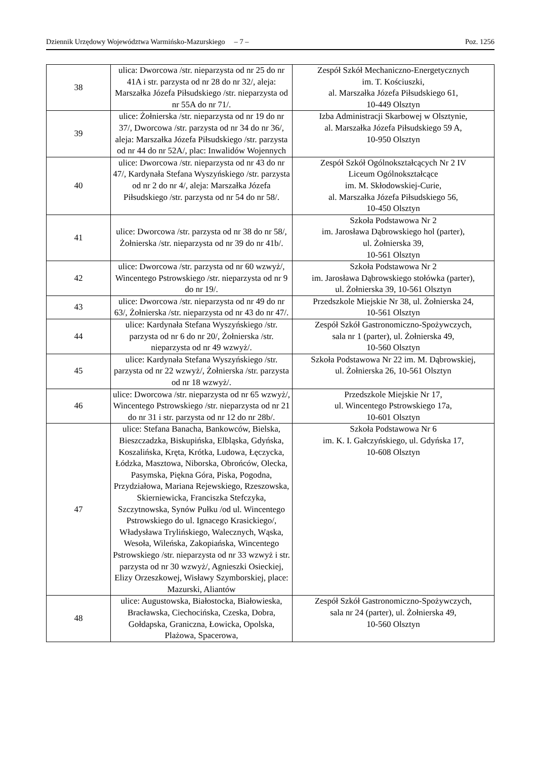Dziennik Urzędowy Województwa Warmińsko-Mazurskiego – 7 – Poz. 1256
| 38 | ulica: Dworcowa /str. nieparzysta od nr 25 do nr 41A i str. parzysta od nr 28 do nr 32/, aleja: Marszałka Józefa Piłsudskiego /str. nieparzysta od nr 55A do nr 71/. | Zespół Szkół Mechaniczno-Energetycznych im. T. Kościuszki, al. Marszałka Józefa Piłsudskiego 61, 10-449 Olsztyn |
| 39 | ulice: Żołnierska /str. nieparzysta od nr 19 do nr 37/, Dworcowa /str. parzysta od nr 34 do nr 36/, aleja: Marszałka Józefa Piłsudskiego /str. parzysta od nr 44 do nr 52A/, plac: Inwalidów Wojennych | Izba Administracji Skarbowej w Olsztynie, al. Marszałka Józefa Piłsudskiego 59 A, 10-950 Olsztyn |
| 40 | ulice: Dworcowa /str. nieparzysta od nr 43 do nr 47/, Kardynała Stefana Wyszyńskiego /str. parzysta od nr 2 do nr 4/, aleja: Marszałka Józefa Piłsudskiego /str. parzysta od nr 54 do nr 58/. | Zespół Szkół Ogólnokształcących Nr 2 IV Liceum Ogólnokształcące im. M. Skłodowskiej-Curie, al. Marszałka Józefa Piłsudskiego 56, 10-450 Olsztyn |
| 41 | ulice: Dworcowa /str. parzysta od nr 38 do nr 58/, Żołnierska /str. nieparzysta od nr 39 do nr 41b/. | Szkoła Podstawowa Nr 2 im. Jarosława Dąbrowskiego hol (parter), ul. Żołnierska 39, 10-561 Olsztyn |
| 42 | ulice: Dworcowa /str. parzysta od nr 60 wzwyż/, Wincentego Pstrowskiego /str. nieparzysta od nr 9 do nr 19/. | Szkoła Podstawowa Nr 2 im. Jarosława Dąbrowskiego stołówka (parter), ul. Żołnierska 39, 10-561 Olsztyn |
| 43 | ulice: Dworcowa /str. nieparzysta od nr 49 do nr 63/, Żołnierska /str. nieparzysta od nr 43 do nr 47/. | Przedszkole Miejskie Nr 38, ul. Żołnierska 24, 10-561 Olsztyn |
| 44 | ulice: Kardynała Stefana Wyszyńskiego /str. parzysta od nr 6 do nr 20/, Żołnierska /str. nieparzysta od nr 49 wzwyż/. | Zespół Szkół Gastronomiczno-Spożywczych, sala nr 1 (parter), ul. Żołnierska 49, 10-560 Olsztyn |
| 45 | ulice: Kardynała Stefana Wyszyńskiego /str. parzysta od nr 22 wzwyż/, Żołnierska /str. parzysta od nr 18 wzwyż/. | Szkoła Podstawowa Nr 22 im. M. Dąbrowskiej, ul. Żołnierska 26, 10-561 Olsztyn |
| 46 | ulice: Dworcowa /str. nieparzysta od nr 65 wzwyż/, Wincentego Pstrowskiego /str. nieparzysta od nr 21 do nr 31 i str. parzysta od nr 12 do nr 28b/. | Przedszkole Miejskie Nr 17, ul. Wincentego Pstrowskiego 17a, 10-601 Olsztyn |
| 47 | ulice: Stefana Banacha, Bankowców, Bielska, Bieszczadzka, Biskupińska, Elbląska, Gdyńska, Koszalińska, Kręta, Krótka, Ludowa, Łęczycka, Łódzka, Masztowa, Niborska, Obrońców, Olecka, Pasymska, Piękna Góra, Piska, Pogodna, Przydziałowa, Mariana Rejewskiego, Rzeszowska, Skierniewicka, Franciszka Stefczyka, Szczytnowska, Synów Pułku /od ul. Wincentego Pstrowskiego do ul. Ignacego Krasickiego/, Władysława Trylińskiego, Walecznych, Wąska, Wesoła, Wileńska, Zakopiańska, Wincentego Pstrowskiego /str. nieparzysta od nr 33 wzwyż i str. parzysta od nr 30 wzwyż/, Agnieszki Osieckiej, Elizy Orzeszkowej, Wisławy Szymborskiej, place: Mazurski, Aliantów | Szkoła Podstawowa Nr 6 im. K. I. Gałczyńskiego, ul. Gdyńska 17, 10-608 Olsztyn |
| 48 | ulice: Augustowska, Białostocka, Białowieska, Bracławska, Ciechocińska, Czeska, Dobra, Gołdapska, Graniczna, Łowicka, Opolska, Plażowa, Spacerowa, | Zespół Szkół Gastronomiczno-Spożywczych, sala nr 24 (parter), ul. Żołnierska 49, 10-560 Olsztyn |